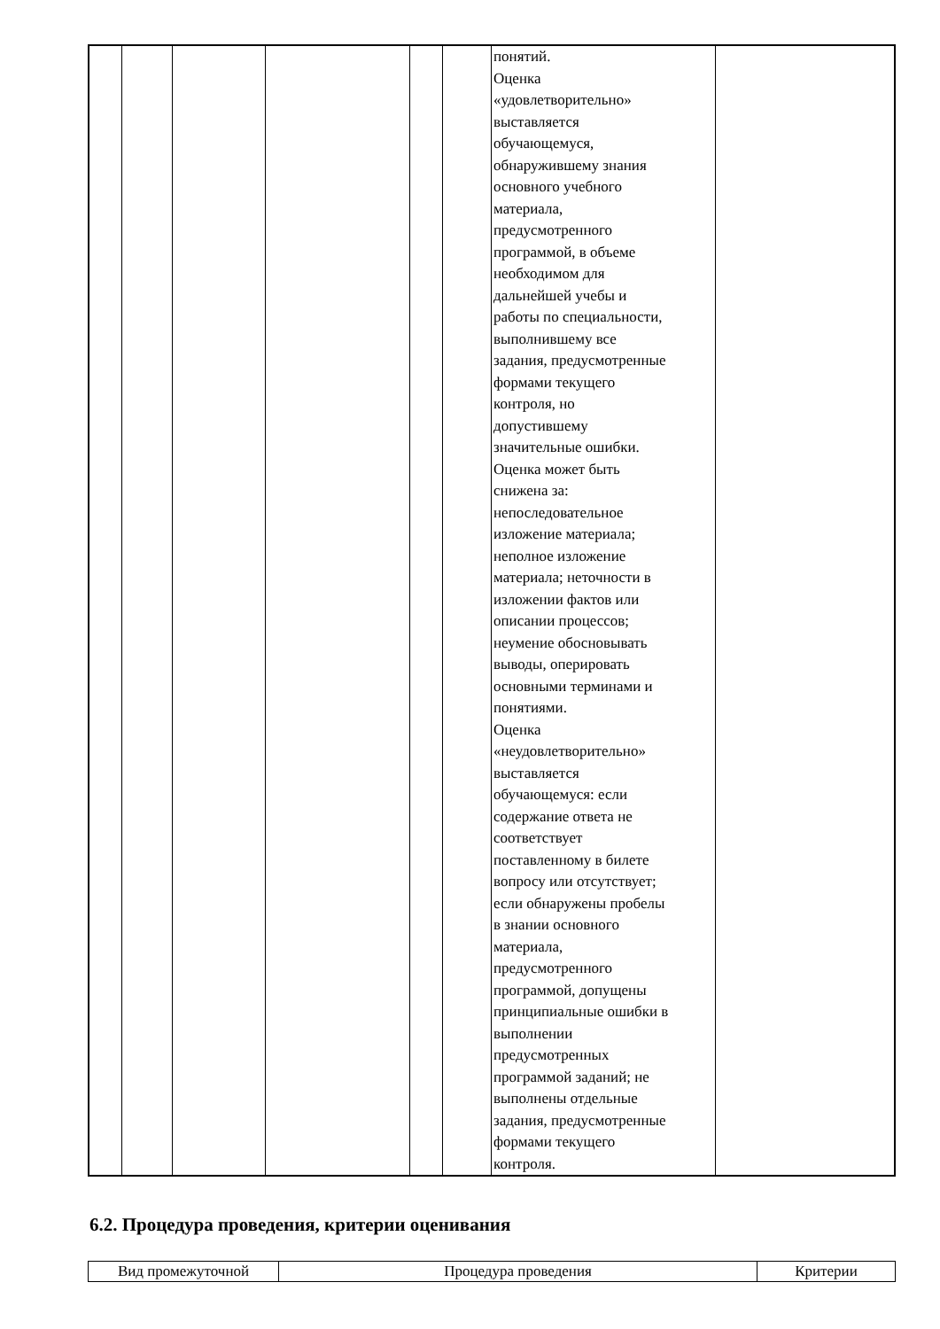| | | | | | | понятий. Оценка «удовлетворительно» выставляется обучающемуся, обнаружившему знания основного учебного материала, предусмотренного программой, в объеме необходимом для дальнейшей учебы и работы по специальности, выполнившему все задания, предусмотренные формами текущего контроля, но допустившему значительные ошибки. Оценка может быть снижена за: непоследовательное изложение материала; неполное изложение материала; неточности в изложении фактов или описании процессов; неумение обосновывать выводы, оперировать основными терминами и понятиями. Оценка «неудовлетворительно» выставляется обучающемуся: если содержание ответа не соответствует поставленному в билете вопросу или отсутствует; если обнаружены пробелы в знании основного материала, предусмотренного программой, допущены принципиальные ошибки в выполнении предусмотренных программой заданий; не выполнены отдельные задания, предусмотренные формами текущего контроля. | |
6.2. Процедура проведения, критерии оценивания
| Вид промежуточной | Процедура проведения | Критерии |